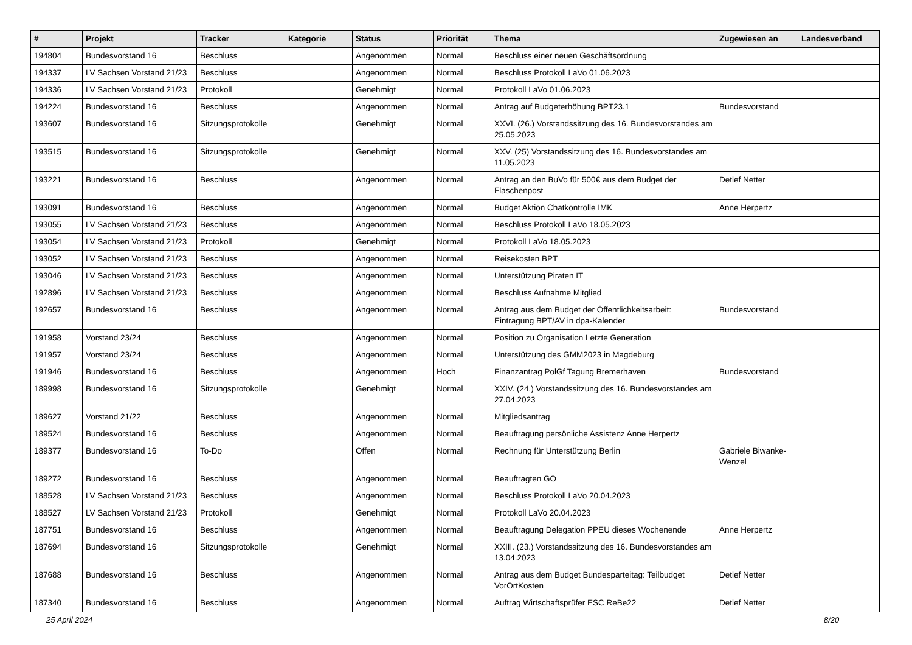| # | Projekt | Tracker | Kategorie | Status | Priorität | Thema | Zugewiesen an | Landesverband |
| --- | --- | --- | --- | --- | --- | --- | --- | --- |
| 194804 | Bundesvorstand 16 | Beschluss | | Angenommen | Normal | Beschluss einer neuen Geschäftsordnung | | |
| 194337 | LV Sachsen Vorstand 21/23 | Beschluss | | Angenommen | Normal | Beschluss Protokoll LaVo 01.06.2023 | | |
| 194336 | LV Sachsen Vorstand 21/23 | Protokoll | | Genehmigt | Normal | Protokoll LaVo 01.06.2023 | | |
| 194224 | Bundesvorstand 16 | Beschluss | | Angenommen | Normal | Antrag auf Budgeterhöhung BPT23.1 | Bundesvorstand | |
| 193607 | Bundesvorstand 16 | Sitzungsprotokolle | | Genehmigt | Normal | XXVI. (26.) Vorstandssitzung des 16. Bundesvorstandes am 25.05.2023 | | |
| 193515 | Bundesvorstand 16 | Sitzungsprotokolle | | Genehmigt | Normal | XXV. (25) Vorstandssitzung des 16. Bundesvorstandes am 11.05.2023 | | |
| 193221 | Bundesvorstand 16 | Beschluss | | Angenommen | Normal | Antrag an den BuVo für 500€ aus dem Budget der Flaschenpost | Detlef Netter | |
| 193091 | Bundesvorstand 16 | Beschluss | | Angenommen | Normal | Budget Aktion Chatkontrolle IMK | Anne Herpertz | |
| 193055 | LV Sachsen Vorstand 21/23 | Beschluss | | Angenommen | Normal | Beschluss Protokoll LaVo 18.05.2023 | | |
| 193054 | LV Sachsen Vorstand 21/23 | Protokoll | | Genehmigt | Normal | Protokoll LaVo 18.05.2023 | | |
| 193052 | LV Sachsen Vorstand 21/23 | Beschluss | | Angenommen | Normal | Reisekosten BPT | | |
| 193046 | LV Sachsen Vorstand 21/23 | Beschluss | | Angenommen | Normal | Unterstützung Piraten IT | | |
| 192896 | LV Sachsen Vorstand 21/23 | Beschluss | | Angenommen | Normal | Beschluss Aufnahme Mitglied | | |
| 192657 | Bundesvorstand 16 | Beschluss | | Angenommen | Normal | Antrag aus dem Budget der Öffentlichkeitsarbeit: Eintragung BPT/AV in dpa-Kalender | Bundesvorstand | |
| 191958 | Vorstand 23/24 | Beschluss | | Angenommen | Normal | Position zu Organisation Letzte Generation | | |
| 191957 | Vorstand 23/24 | Beschluss | | Angenommen | Normal | Unterstützung des GMM2023 in Magdeburg | | |
| 191946 | Bundesvorstand 16 | Beschluss | | Angenommen | Hoch | Finanzantrag PolGf Tagung Bremerhaven | Bundesvorstand | |
| 189998 | Bundesvorstand 16 | Sitzungsprotokolle | | Genehmigt | Normal | XXIV. (24.) Vorstandssitzung des 16. Bundesvorstandes am 27.04.2023 | | |
| 189627 | Vorstand 21/22 | Beschluss | | Angenommen | Normal | Mitgliedsantrag | | |
| 189524 | Bundesvorstand 16 | Beschluss | | Angenommen | Normal | Beauftragung persönliche Assistenz Anne Herpertz | | |
| 189377 | Bundesvorstand 16 | To-Do | | Offen | Normal | Rechnung für Unterstützung Berlin | Gabriele Biwanke-Wenzel | |
| 189272 | Bundesvorstand 16 | Beschluss | | Angenommen | Normal | Beauftragten GO | | |
| 188528 | LV Sachsen Vorstand 21/23 | Beschluss | | Angenommen | Normal | Beschluss Protokoll LaVo 20.04.2023 | | |
| 188527 | LV Sachsen Vorstand 21/23 | Protokoll | | Genehmigt | Normal | Protokoll LaVo 20.04.2023 | | |
| 187751 | Bundesvorstand 16 | Beschluss | | Angenommen | Normal | Beauftragung Delegation PPEU dieses Wochenende | Anne Herpertz | |
| 187694 | Bundesvorstand 16 | Sitzungsprotokolle | | Genehmigt | Normal | XXIII. (23.) Vorstandssitzung des 16. Bundesvorstandes am 13.04.2023 | | |
| 187688 | Bundesvorstand 16 | Beschluss | | Angenommen | Normal | Antrag aus dem Budget Bundesparteitag: Teilbudget VorOrtKosten | Detlef Netter | |
| 187340 | Bundesvorstand 16 | Beschluss | | Angenommen | Normal | Auftrag Wirtschaftsprüfer ESC ReBe22 | Detlef Netter | |
25 April 2024 8/20